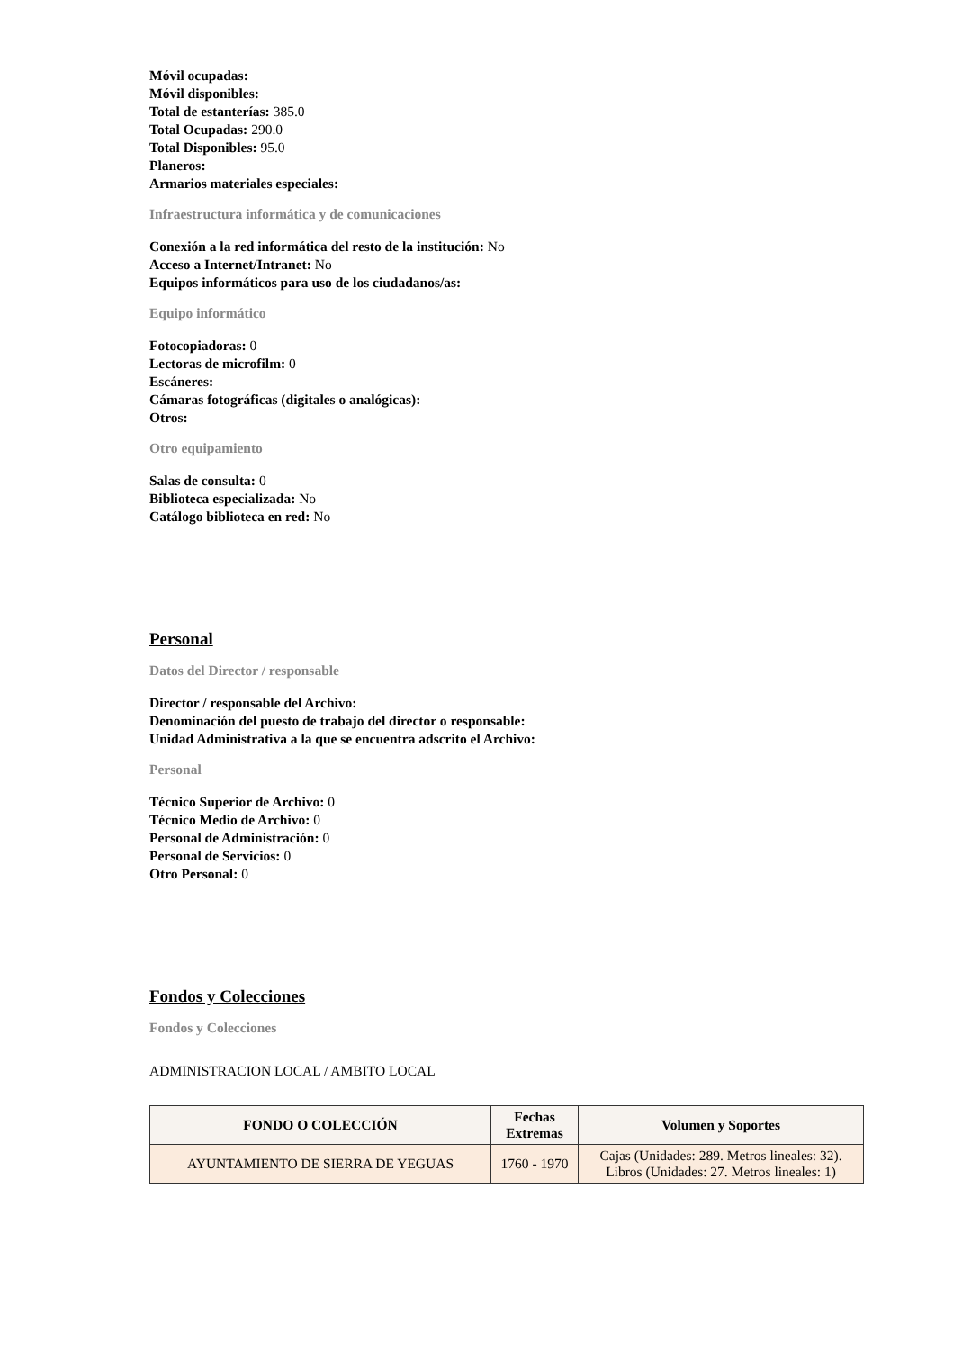Móvil ocupadas:
Móvil disponibles:
Total de estanterías: 385.0
Total Ocupadas: 290.0
Total Disponibles: 95.0
Planeros:
Armarios materiales especiales:
Infraestructura informática y de comunicaciones
Conexión a la red informática del resto de la institución: No
Acceso a Internet/Intranet: No
Equipos informáticos para uso de los ciudadanos/as:
Equipo informático
Fotocopiadoras: 0
Lectoras de microfilm: 0
Escáneres:
Cámaras fotográficas (digitales o analógicas):
Otros:
Otro equipamiento
Salas de consulta: 0
Biblioteca especializada: No
Catálogo biblioteca en red: No
Personal
Datos del Director / responsable
Director / responsable del Archivo:
Denominación del puesto de trabajo del director o responsable:
Unidad Administrativa a la que se encuentra adscrito el Archivo:
Personal
Técnico Superior de Archivo: 0
Técnico Medio de Archivo: 0
Personal de Administración: 0
Personal de Servicios: 0
Otro Personal: 0
Fondos y Colecciones
Fondos y Colecciones
ADMINISTRACION LOCAL / AMBITO LOCAL
| FONDO O COLECCIÓN | Fechas Extremas | Volumen y Soportes |
| --- | --- | --- |
| AYUNTAMIENTO DE SIERRA DE YEGUAS | 1760 - 1970 | Cajas (Unidades: 289. Metros lineales: 32). Libros (Unidades: 27. Metros lineales: 1) |